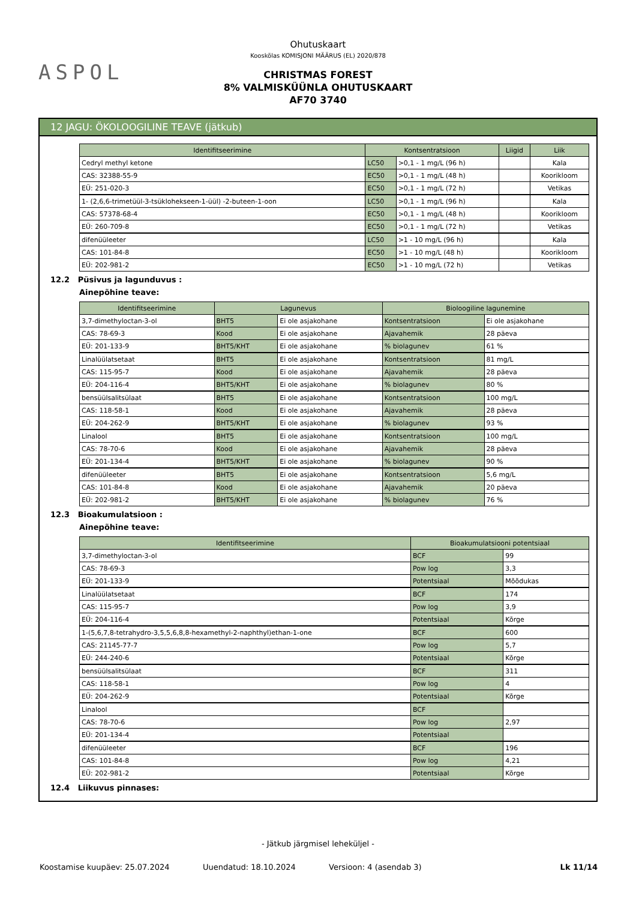ASPOL
Ohutuskaart
Kooskõlas KOMISJONI MÄÄRUS (EL) 2020/878
CHRISTMAS FOREST
8% VALMISKÜÜNLA OHUTUSKAART
AF70 3740
12 JAGU: ÖKOLOOGILINE TEAVE (jätkub)
| Identifitseerimine | Kontsentratsioon | | Liigid | Liik |
| --- | --- | --- | --- | --- |
| Cedryl methyl ketone | LC50 | >0,1 - 1 mg/L (96 h) | | Kala |
| CAS: 32388-55-9 | EC50 | >0,1 - 1 mg/L (48 h) | | Koorikloom |
| EÜ: 251-020-3 | EC50 | >0,1 - 1 mg/L (72 h) | | Vetikas |
| 1- (2,6,6-trimetüül-3-tsüklohekseen-1-üül) -2-buteen-1-oon | LC50 | >0,1 - 1 mg/L (96 h) | | Kala |
| CAS: 57378-68-4 | EC50 | >0,1 - 1 mg/L (48 h) | | Koorikloom |
| EÜ: 260-709-8 | EC50 | >0,1 - 1 mg/L (72 h) | | Vetikas |
| difenüüleeter | LC50 | >1 - 10 mg/L (96 h) | | Kala |
| CAS: 101-84-8 | EC50 | >1 - 10 mg/L (48 h) | | Koorikloom |
| EÜ: 202-981-2 | EC50 | >1 - 10 mg/L (72 h) | | Vetikas |
12.2 Püsivus ja lagunduvus :
Ainepõhine teave:
| Identifitseerimine | Lagunevus | | Bioloogiline lagunemine | |
| --- | --- | --- | --- | --- |
| 3,7-dimethyloctan-3-ol | BHT5 | Ei ole asjakohane | Kontsentratsioon | Ei ole asjakohane |
| CAS: 78-69-3 | Kood | Ei ole asjakohane | Ajavahemik | 28 päeva |
| EÜ: 201-133-9 | BHT5/KHT | Ei ole asjakohane | % biolagunev | 61 % |
| Linalüülatsetaat | BHT5 | Ei ole asjakohane | Kontsentratsioon | 81 mg/L |
| CAS: 115-95-7 | Kood | Ei ole asjakohane | Ajavahemik | 28 päeva |
| EÜ: 204-116-4 | BHT5/KHT | Ei ole asjakohane | % biolagunev | 80 % |
| bensüülsalitsülaat | BHT5 | Ei ole asjakohane | Kontsentratsioon | 100 mg/L |
| CAS: 118-58-1 | Kood | Ei ole asjakohane | Ajavahemik | 28 päeva |
| EÜ: 204-262-9 | BHT5/KHT | Ei ole asjakohane | % biolagunev | 93 % |
| Linalool | BHT5 | Ei ole asjakohane | Kontsentratsioon | 100 mg/L |
| CAS: 78-70-6 | Kood | Ei ole asjakohane | Ajavahemik | 28 päeva |
| EÜ: 201-134-4 | BHT5/KHT | Ei ole asjakohane | % biolagunev | 90 % |
| difenüüleeter | BHT5 | Ei ole asjakohane | Kontsentratsioon | 5,6 mg/L |
| CAS: 101-84-8 | Kood | Ei ole asjakohane | Ajavahemik | 20 päeva |
| EÜ: 202-981-2 | BHT5/KHT | Ei ole asjakohane | % biolagunev | 76 % |
12.3 Bioakumulatsioon :
Ainepõhine teave:
| Identifitseerimine | Bioakumulatsiooni potentsiaal | |
| --- | --- | --- |
| 3,7-dimethyloctan-3-ol | BCF | 99 |
| CAS: 78-69-3 | Pow log | 3,3 |
| EÜ: 201-133-9 | Potentsiaal | Mõõdukas |
| Linalüülatsetaat | BCF | 174 |
| CAS: 115-95-7 | Pow log | 3,9 |
| EÜ: 204-116-4 | Potentsiaal | Kõrge |
| 1-(5,6,7,8-tetrahydro-3,5,5,6,8,8-hexamethyl-2-naphthyl)ethan-1-one | BCF | 600 |
| CAS: 21145-77-7 | Pow log | 5,7 |
| EÜ: 244-240-6 | Potentsiaal | Kõrge |
| bensüülsalitsülaat | BCF | 311 |
| CAS: 118-58-1 | Pow log | 4 |
| EÜ: 204-262-9 | Potentsiaal | Kõrge |
| Linalool | BCF | |
| CAS: 78-70-6 | Pow log | 2,97 |
| EÜ: 201-134-4 | Potentsiaal | |
| difenüüleeter | BCF | 196 |
| CAS: 101-84-8 | Pow log | 4,21 |
| EÜ: 202-981-2 | Potentsiaal | Kõrge |
12.4 Liikuvus pinnases:
- Jätkub järgmisel leheküljel -
Koostamise kuupäev: 25.07.2024 Uuendatud: 18.10.2024 Versioon: 4 (asendab 3) Lk 11/14